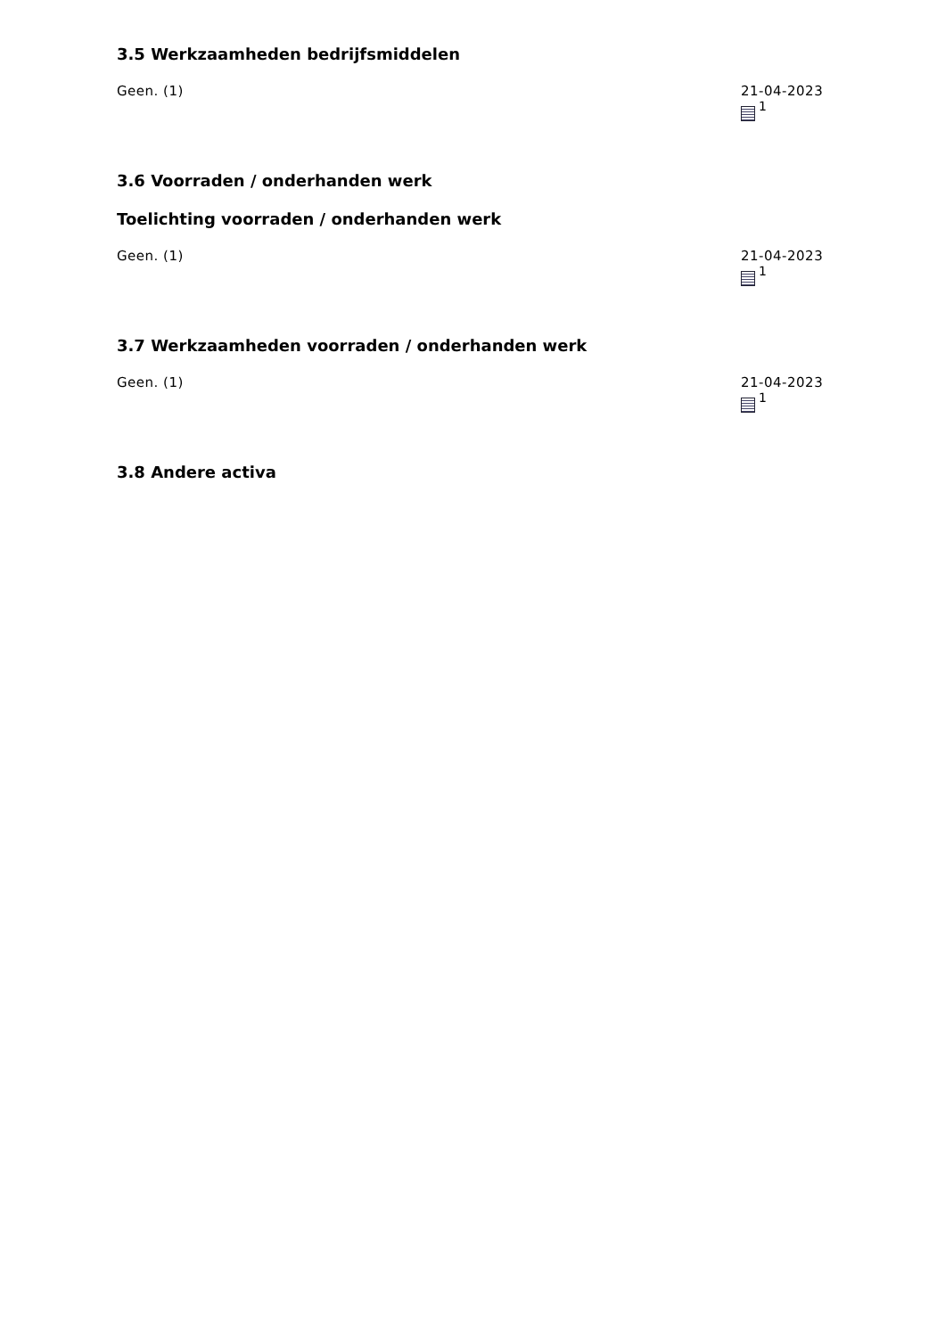3.5 Werkzaamheden bedrijfsmiddelen
Geen. (1) 21-04-2023
1
3.6 Voorraden / onderhanden werk
Toelichting voorraden / onderhanden werk
Geen. (1) 21-04-2023
1
3.7 Werkzaamheden voorraden / onderhanden werk
Geen. (1) 21-04-2023
1
3.8 Andere activa